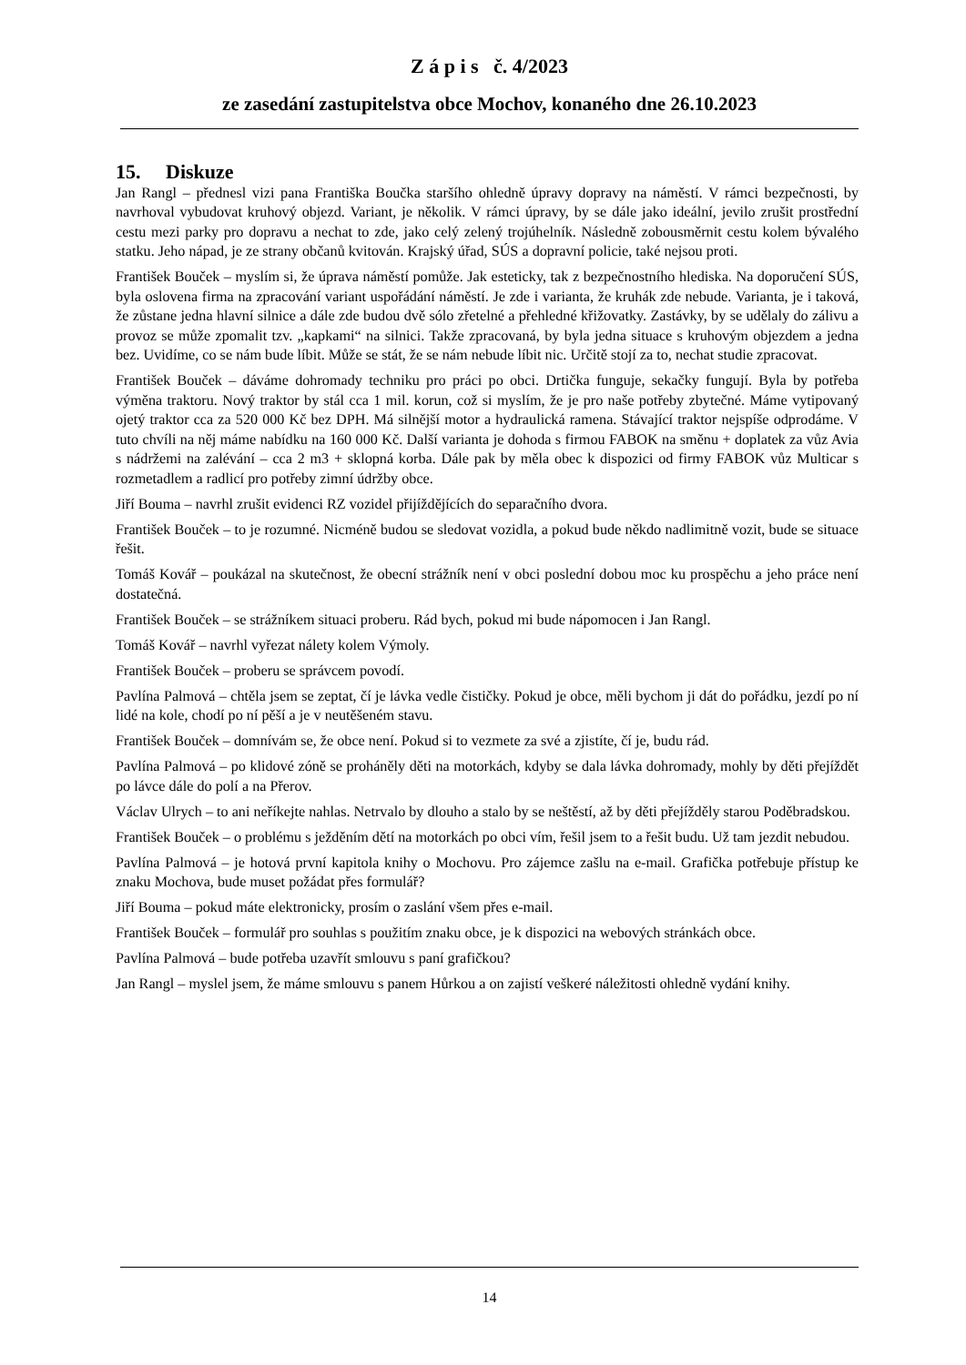Z á p i s č. 4/2023
ze zasedání zastupitelstva obce Mochov, konaného dne 26.10.2023
15. Diskuze
Jan Rangl – přednesl vizi pana Františka Boučka staršího ohledně úpravy dopravy na náměstí. V rámci bezpečnosti, by navrhoval vybudovat kruhový objezd. Variant, je několik. V rámci úpravy, by se dále jako ideální, jevilo zrušit prostřední cestu mezi parky pro dopravu a nechat to zde, jako celý zelený trojúhelník. Následně zobousměrnit cestu kolem bývalého statku. Jeho nápad, je ze strany občanů kvitován. Krajský úřad, SÚS a dopravní policie, také nejsou proti.
František Bouček – myslím si, že úprava náměstí pomůže. Jak esteticky, tak z bezpečnostního hlediska. Na doporučení SÚS, byla oslovena firma na zpracování variant uspořádání náměstí. Je zde i varianta, že kruhák zde nebude. Varianta, je i taková, že zůstane jedna hlavní silnice a dále zde budou dvě sólo zřetelné a přehledné křižovatky. Zastávky, by se udělaly do zálivu a provoz se může zpomalit tzv. „kapkami“ na silnici. Takže zpracovaná, by byla jedna situace s kruhovým objezdem a jedna bez. Uvidíme, co se nám bude líbit. Může se stát, že se nám nebude líbit nic. Určitě stojí za to, nechat studie zpracovat.
František Bouček – dáváme dohromady techniku pro práci po obci. Drtička funguje, sekačky fungují. Byla by potřeba výměna traktoru. Nový traktor by stál cca 1 mil. korun, což si myslím, že je pro naše potřeby zbytečné. Máme vytipovaný ojetý traktor cca za 520 000 Kč bez DPH. Má silnější motor a hydraulická ramena. Stávající traktor nejspíše odprodáme. V tuto chvíli na něj máme nabídku na 160 000 Kč. Další varianta je dohoda s firmou FABOK na směnu + doplatek za vůz Avia s nádržemi na zalévání – cca 2 m3 + sklopná korba. Dále pak by měla obec k dispozici od firmy FABOK vůz Multicar s rozmetadlem a radlicí pro potřeby zimní údržby obce.
Jiří Bouma – navrhl zrušit evidenci RZ vozidel přijíždějících do separačního dvora.
František Bouček – to je rozumné. Nicméně budou se sledovat vozidla, a pokud bude někdo nadlimitně vozit, bude se situace řešit.
Tomáš Kovář – poukázal na skutečnost, že obecní strážník není v obci poslední dobou moc ku prospěchu a jeho práce není dostatečná.
František Bouček – se strážníkem situaci proberu. Rád bych, pokud mi bude nápomocen i Jan Rangl.
Tomáš Kovář – navrhl vyřezat nálety kolem Výmoly.
František Bouček – proberu se správcem povodí.
Pavlína Palmová – chtěla jsem se zeptat, čí je lávka vedle čističky. Pokud je obce, měli bychom ji dát do pořádku, jezdí po ní lidé na kole, chodí po ní pěší a je v neutěšeném stavu.
František Bouček – domnívám se, že obce není. Pokud si to vezmete za své a zjistíte, čí je, budu rád.
Pavlína Palmová – po klidové zóně se proháněly děti na motorkách, kdyby se dala lávka dohromady, mohly by děti přejíždět po lávce dále do polí a na Přerov.
Václav Ulrych – to ani neříkejte nahlas. Netrvalo by dlouho a stalo by se neštěstí, až by děti přejížděly starou Poděbradskou.
František Bouček – o problému s ježděním dětí na motorkách po obci vím, řešil jsem to a řešit budu. Už tam jezdit nebudou.
Pavlína Palmová – je hotová první kapitola knihy o Mochovu. Pro zájemce zašlu na e-mail. Grafička potřebuje přístup ke znaku Mochova, bude muset požádat přes formulář?
Jiří Bouma – pokud máte elektronicky, prosím o zaslání všem přes e-mail.
František Bouček – formulář pro souhlas s použitím znaku obce, je k dispozici na webových stránkách obce.
Pavlína Palmová – bude potřeba uzavřít smlouvu s paní grafičkou?
Jan Rangl – myslel jsem, že máme smlouvu s panem Hůrkou a on zajistí veškeré náležitosti ohledně vydání knihy.
14